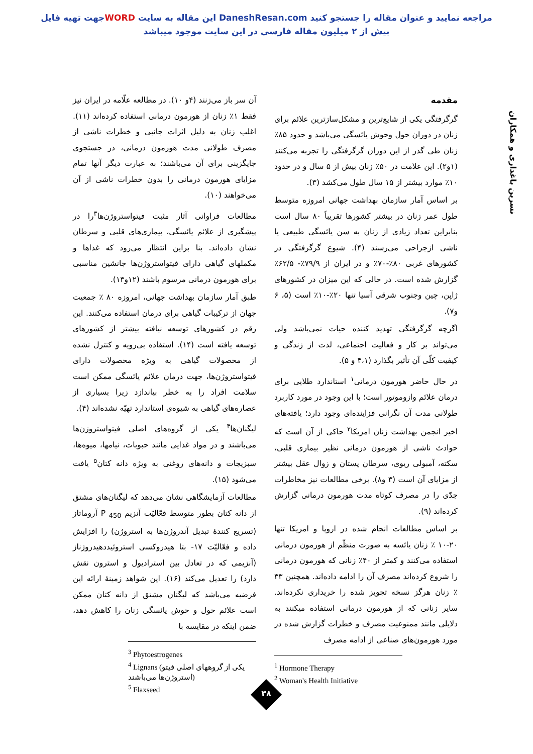جهت تهیه فایلWORD این مقاله به سایت DaneshResan.com مراجعه نمایید و عنوان مقاله را جستجو کنید
بیش از ۲ میلیون مقاله فارسی در این سایت موجود میباشد
نسرین باغداری و همکاران
مقدمه
گرگرفتگی یکی از شایع‌ترین و مشکل‌سازترین علائم برای زنان در دوران حول وحوش یائسگی می‌باشد و حدود ۸۵٪ زنان طی گذر از این دوران گرگرفتگی را تجربه می‌کنند (۱و۲). این علامت در ۵۰٪ زنان بیش از ۵ سال و در حدود ۱۰٪ موارد بیشتر از ۱۵ سال طول می‌کشد (۳).
بر اساس آمار سازمان بهداشت جهانی امروزه متوسط طول عمر زنان در بیشتر کشورها تقریباً ۸۰ سال است بنابراین تعداد زیادی از زنان به سن یائسگی طبیعی یا ناشی ازجراحی می‌رسند (۴). شیوع گرگرفتگی در کشورهای غربی ۸۰٪-۷۰٪ و در ایران از ۷۹/۹٪- ۶۲/۵٪ گزارش شده است. در حالی که این میزان در کشورهای ژاپن، چین وجنوب شرقی آسیا تنها ۲۰٪-۱۰٪ است (۵، ۶ و۷).
اگرچه گرگرفتگی تهدید کننده حیات نمی‌باشد ولی می‌تواند بر کار و فعالیت اجتماعی، لذت از زندگی و کیفیت کلّی آن تأثیر بگذارد (۴،۱ و ۵).
در حال حاضر هورمون درمانی<sup>۱</sup> استاندارد طلایی برای درمان علائم وازوموتور است؛ با این وجود در مورد کاربرد طولانی مدت آن نگرانی فزاینده‌ای وجود دارد؛ یافته‌های اخیر انجمن بهداشت زنان امریکا<sup>۲</sup> حاکی از آن است که حوادث ناشی از هورمون درمانی نظیر بیماری قلبی، سکته، آمبولی ریوی، سرطان پستان و زوال عقل بیشتر از مزایای آن است (۳ و۸). برخی مطالعات نیز مخاطرات جدّی را در مصرف کوتاه مدت هورمون درمانی گزارش کرده‌اند (۹).
بر اساس مطالعات انجام شده در اروپا و امریکا تنها ۲۰-۱۰ ٪ زنان یائسه به صورت منظّم از هورمون درمانی استفاده می‌کنند و کمتر از ۴۰٪ زنانی که هورمون درمانی را شروع کرده‌اند مصرف آن را ادامه داده‌اند. همچنین ۳۳ ٪ زنان هرگز نسخه تجویز شده را خریداری نکرده‌اند. سایر زنانی که از هورمون درمانی استفاده میکنند به دلایلی مانند ممنوعیت مصرف و خطرات گزارش شده در مورد هورمون‌های صناعی از ادامه مصرف
<sup>1</sup> Hormone Therapy
<sup>2</sup> Woman's Health Initiative
آن سر باز می‌زنند (۴و ۱۰). در مطالعه علّامه در ایران نیز فقط ۱٪ زنان از هورمون درمانی استفاده کرده‌اند (۱۱). اغلب زنان به دلیل اثرات جانبی و خطرات ناشی از مصرف طولانی مدت هورمون درمانی، در جستجوی جایگزینی برای آن می‌باشند؛ به عبارت دیگر آنها تمام مزایای هورمون درمانی را بدون خطرات ناشی از آن می‌خواهند (۱۰).
مطالعات فراوانی آثار مثبت فیتواستروژن‌ها<sup>۳</sup>را در پیشگیری از علائم یائسگی، بیماری‌های قلبی و سرطان نشان داده‌اند. بنا براین انتظار می‌رود که غذاها و مکملهای گیاهی دارای فیتواستروژن‌ها جانشین مناسبی برای هورمون درمانی مرسوم باشند (۱۲و۱۳).
طبق آمار سازمان بهداشت جهانی، امروزه ۸۰ ٪ جمعیت جهان از ترکیبات گیاهی برای درمان استفاده می‌کنند. این رقم در کشورهای توسعه نیافته بیشتر از کشورهای توسعه یافته است (۱۴). استفاده بی‌رویه و کنترل نشده از محصولات گیاهی به ویژه محصولات دارای فیتواستروژن‌ها، جهت درمان علائم یائسگی ممکن است سلامت افراد را به خطر بیاندازد زیرا بسیاری از عصاره‌های گیاهی به شیوه‌ی استاندارد تهیّه نشده‌اند (۴).
لیگنان‌ها<sup>۴</sup> یکی از گروه‌های اصلی فیتواستروژن‌ها می‌باشند و در مواد غذایی مانند حبوبات، نیامها، میوه‌ها، سبزیجات و دانه‌های روغنی به ویژه دانه کتان<sup>۵</sup> یافت می‌شود (۱۵).
مطالعات آزمایشگاهی نشان می‌دهد که لیگنان‌های مشتق از دانه کتان بطور متوسط فعّالیّت آنزیم P <sub>450</sub> آروماتاز (تسریع کنندهٔ تبدیل آندروژن‌ها به استروژن) را افزایش داده و فعّالیّت ۱۷- بتا هیدروکسی استروئیددهیدروژناز (آنزیمی که در تعادل بین استرادیول و استرون نقش دارد) را تعدیل می‌کند (۱۶). این شواهد زمینهٔ ارائه این فرضیه می‌باشد که لیگنان مشتق از دانه کتان ممکن است علائم حول و حوش یائسگی زنان را کاهش دهد، ضمن اینکه در مقایسه با
<sup>3</sup> Phytoestrogenes
<sup>4</sup> Lignans (یکی از گروههای اصلی فیتو استروژن‌ها می‌باشند)
<sup>5</sup> Flaxseed
۳۸